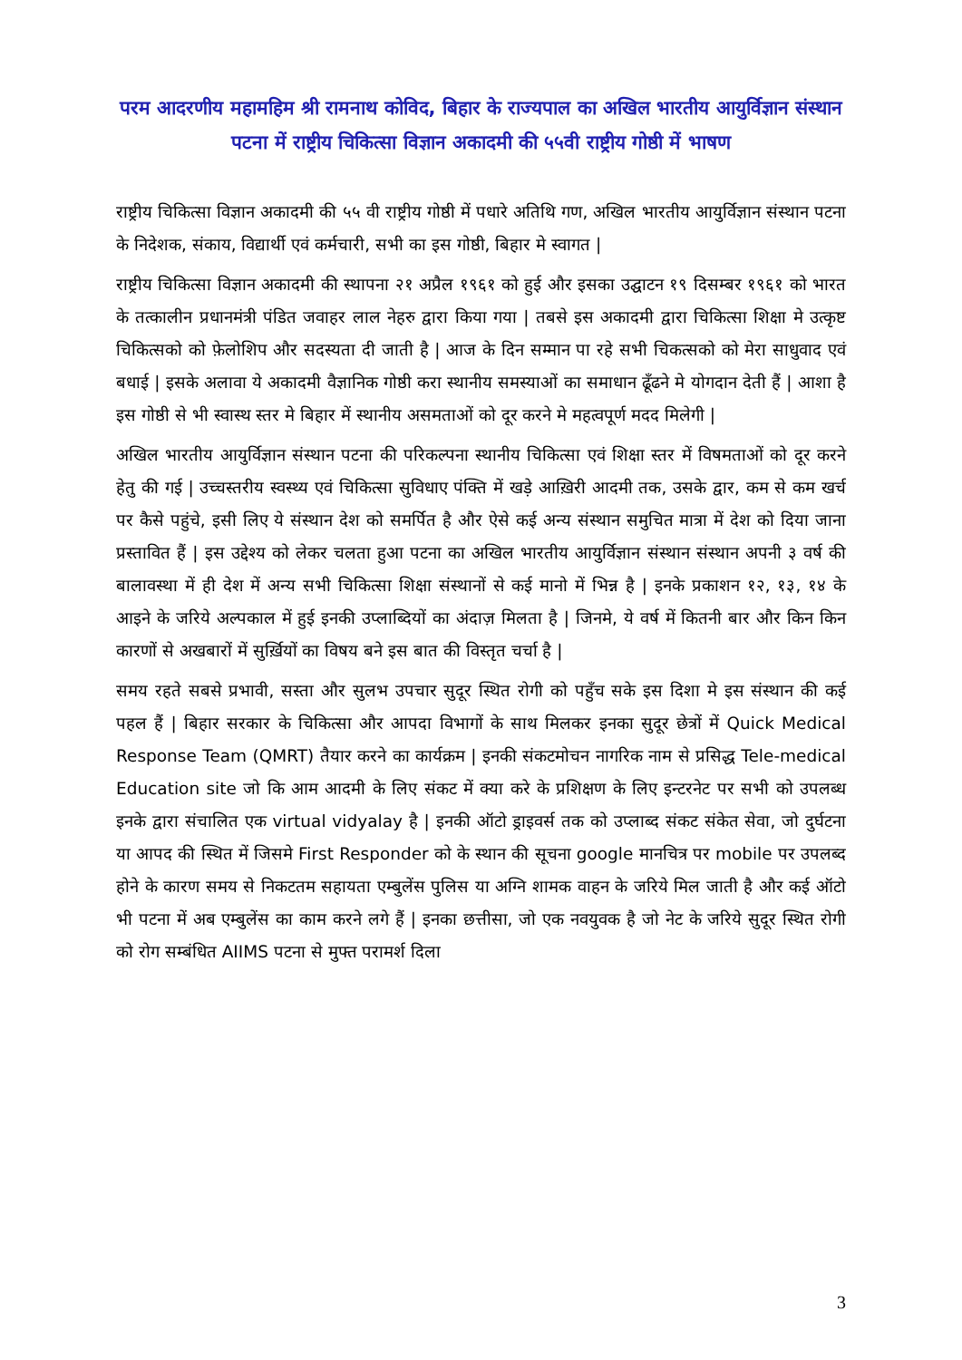परम आदरणीय महामहिम श्री रामनाथ कोविद, बिहार के राज्यपाल का अखिल भारतीय आयुर्विज्ञान संस्थान पटना में राष्ट्रीय चिकित्सा विज्ञान अकादमी की ५५वी राष्ट्रीय गोष्ठी में भाषण
राष्ट्रीय चिकित्सा विज्ञान अकादमी की ५५ वी राष्ट्रीय गोष्ठी में पधारे अतिथि गण, अखिल भारतीय आयुर्विज्ञान संस्थान पटना के निदेशक, संकाय, विद्यार्थी एवं कर्मचारी, सभी का इस गोष्ठी, बिहार मे स्वागत |
राष्ट्रीय चिकित्सा विज्ञान अकादमी की स्थापना २१ अप्रैल १९६१ को हुई और इसका उद्घाटन १९ दिसम्बर १९६१ को भारत के तत्कालीन प्रधानमंत्री पंडित जवाहर लाल नेहरु द्वारा किया गया | तबसे इस अकादमी द्वारा चिकित्सा शिक्षा मे उत्कृष्ट चिकित्सको को फ़ेलोशिप और सदस्यता दी जाती है | आज के दिन सम्मान पा रहे सभी चिकत्सको को मेरा साधुवाद एवं बधाई | इसके अलावा ये अकादमी वैज्ञानिक गोष्ठी करा स्थानीय समस्याओं का समाधान ढूँढने मे योगदान देती हैं | आशा है इस गोष्ठी से भी स्वास्थ स्तर मे बिहार में स्थानीय असमताओं को दूर करने मे महत्वपूर्ण मदद मिलेगी |
अखिल भारतीय आयुर्विज्ञान संस्थान पटना की परिकल्पना स्थानीय चिकित्सा एवं शिक्षा स्तर में विषमताओं को दूर करने हेतु की गई | उच्चस्तरीय स्वस्थ्य एवं चिकित्सा सुविधाए पंक्ति में खड़े आख़िरी आदमी तक, उसके द्वार, कम से कम खर्च पर कैसे पहुंचे, इसी लिए ये संस्थान देश को समर्पित है और ऐसे कई अन्य संस्थान समुचित मात्रा में देश को दिया जाना प्रस्तावित हैं | इस उद्देश्य को लेकर चलता हुआ पटना का अखिल भारतीय आयुर्विज्ञान संस्थान संस्थान अपनी ३ वर्ष की बालावस्था में ही देश में अन्य सभी चिकित्सा शिक्षा संस्थानों से कई मानो में भिन्न है | इनके प्रकाशन १२, १३, १४ के आइने के जरिये अल्पकाल में हुई इनकी उप्लाब्दियों का अंदाज़ मिलता है | जिनमे, ये वर्ष में कितनी बार और किन किन कारणों से अखबारों में सुर्ख़ियों का विषय बने इस बात की विस्तृत चर्चा है |
समय रहते सबसे प्रभावी, सस्ता और सुलभ उपचार सुदूर स्थित रोगी को पहुँच सके इस दिशा मे इस संस्थान की कई पहल हैं | बिहार सरकार के चिकित्सा और आपदा विभागों के साथ मिलकर इनका सुदूर छेत्रों में Quick Medical Response Team (QMRT) तैयार करने का कार्यक्रम | इनकी संकटमोचन नागरिक नाम से प्रसिद्ध Tele-medical Education site जो कि आम आदमी के लिए संकट में क्या करे के प्रशिक्षण के लिए इन्टरनेट पर सभी को उपलब्ध इनके द्वारा संचालित एक virtual vidyalay है | इनकी ऑटो ड्राइवर्स तक को उप्लाब्द संकट संकेत सेवा, जो दुर्घटना या आपद की स्थित में जिसमे First Responder को के स्थान की सूचना google मानचित्र पर mobile पर उपलब्द होने के कारण समय से निकटतम सहायता एम्बुलेंस पुलिस या अग्नि शामक वाहन के जरिये मिल जाती है और कई ऑटो भी पटना में अब एम्बुलेंस का काम करने लगे हैं | इनका छत्तीसा, जो एक नवयुवक है जो नेट के जरिये सुदूर स्थित रोगी को रोग सम्बंधित AIIMS पटना से मुफ्त परामर्श दिला
3